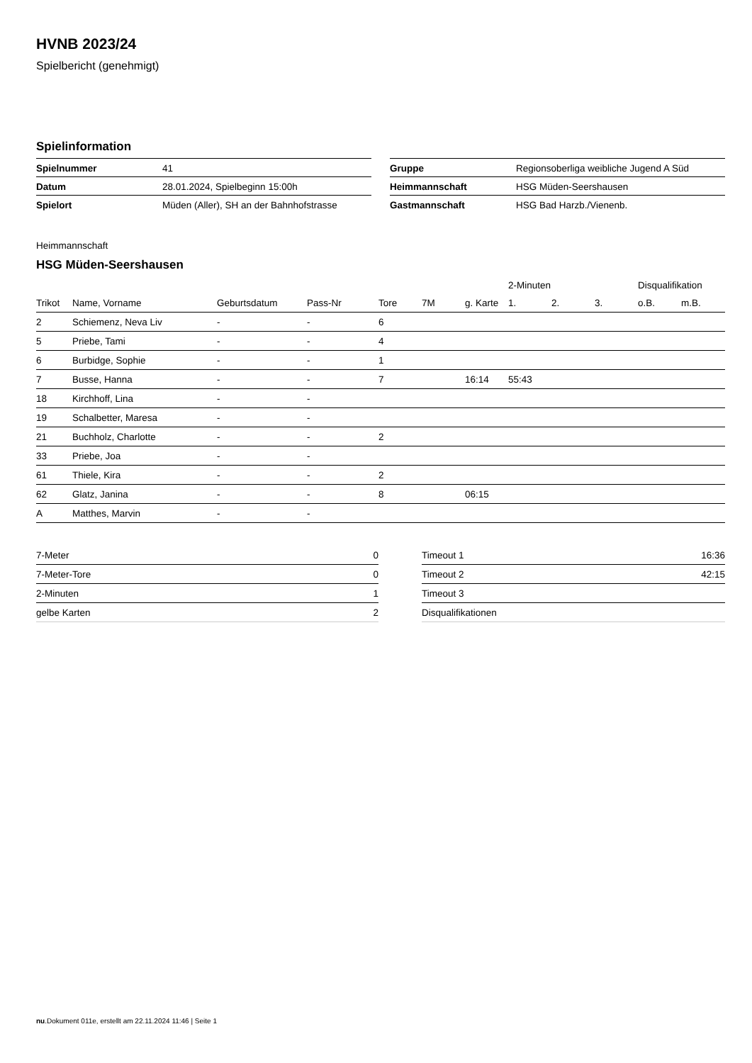HVNB 2023/24
Spielbericht (genehmigt)
Spielinformation
| Spielnummer | 41 |
| Datum | 28.01.2024, Spielbeginn 15:00h |
| Spielort | Müden (Aller), SH an der Bahnhofstrasse |
| Gruppe | Regionsoberliga weibliche Jugend A Süd |
| Heimmannschaft | HSG Müden-Seershausen |
| Gastmannschaft | HSG Bad Harzb./Vienenb. |
Heimmannschaft
HSG Müden-Seershausen
| | | | | | | | 2-Minuten | | | Disqualifikation | |
| --- | --- | --- | --- | --- | --- | --- | --- | --- | --- | --- | --- |
| Trikot | Name, Vorname | Geburtsdatum | Pass-Nr | Tore | 7M | g. Karte | 1. | 2. | 3. | o.B. | m.B. |
| 2 | Schiemenz, Neva Liv | - | - | 6 | | | | | | | |
| 5 | Priebe, Tami | - | - | 4 | | | | | | | |
| 6 | Burbidge, Sophie | - | - | 1 | | | | | | | |
| 7 | Busse, Hanna | - | - | 7 | | 16:14 | 55:43 | | | | |
| 18 | Kirchhoff, Lina | - | - | | | | | | | | |
| 19 | Schalbetter, Maresa | - | - | | | | | | | | |
| 21 | Buchholz, Charlotte | - | - | 2 | | | | | | | |
| 33 | Priebe, Joa | - | - | | | | | | | | |
| 61 | Thiele, Kira | - | - | 2 | | | | | | | |
| 62 | Glatz, Janina | - | - | 8 | | 06:15 | | | | | |
| A | Matthes, Marvin | - | - | | | | | | | | |
| 7-Meter | 0 |
| 7-Meter-Tore | 0 |
| 2-Minuten | 1 |
| gelbe Karten | 2 |
| Timeout 1 | 16:36 |
| Timeout 2 | 42:15 |
| Timeout 3 | |
| Disqualifikationen | |
nu.Dokument 011e, erstellt am 22.11.2024 11:46 | Seite 1